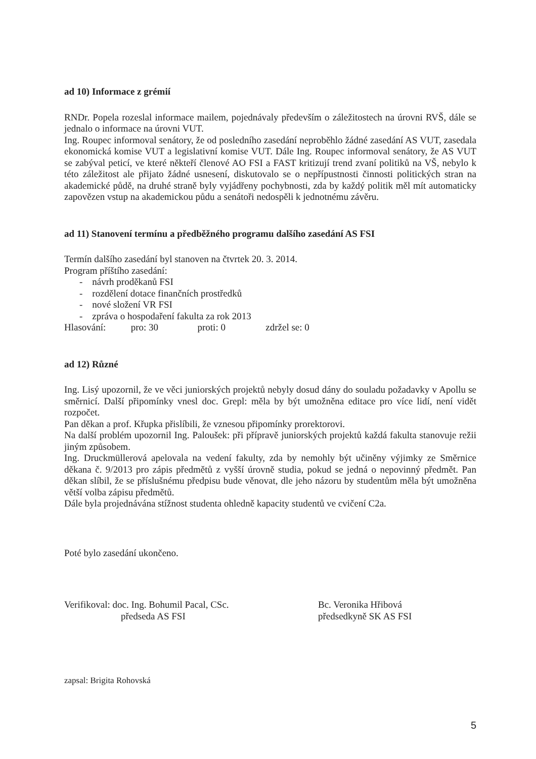ad 10) Informace z grémií
RNDr. Popela rozeslal informace mailem, pojednávaly především o záležitostech na úrovni RVŠ, dále se jednalo o informace na úrovni VUT.
Ing. Roupec informoval senátory, že od posledního zasedání neproběhlo žádné zasedání AS VUT, zasedala ekonomická komise VUT a legislativní komise VUT. Dále Ing. Roupec informoval senátory, že AS VUT se zabýval peticí, ve které někteří členové AO FSI a FAST kritizují trend zvaní politiků na VŠ, nebylo k této záležitost ale přijato žádné usnesení, diskutovalo se o nepřípustnosti činnosti politických stran na akademické půdě, na druhé straně byly vyjádřeny pochybnosti, zda by každý politik měl mít automaticky zapovězen vstup na akademickou půdu a senátoři nedospěli k jednotnému závěru.
ad 11) Stanovení termínu a předběžného programu dalšího zasedání AS FSI
Termín dalšího zasedání byl stanoven na čtvrtek 20. 3. 2014.
Program příštího zasedání:
- návrh proděkanů FSI
- rozdělení dotace finančních prostředků
- nové složení VR FSI
- zpráva o hospodaření fakulta za rok 2013
Hlasování: pro: 30 proti: 0 zdržel se: 0
ad 12) Různé
Ing. Lisý upozornil, že ve věci juniorských projektů nebyly dosud dány do souladu požadavky v Apollu se směrnicí. Další připomínky vnesl doc. Grepl: měla by být umožněna editace pro více lidí, není vidět rozpočet.
Pan děkan a prof. Křupka přislíbili, že vznesou připomínky prorektorovi.
Na další problém upozornil Ing. Paloušek: při přípravě juniorských projektů každá fakulta stanovuje režii jiným způsobem.
Ing. Druckmüllerová apelovala na vedení fakulty, zda by nemohly být učiněny výjimky ze Směrnice děkana č. 9/2013 pro zápis předmětů z vyšší úrovně studia, pokud se jedná o nepovinný předmět. Pan děkan slíbil, že se příslušnému předpisu bude věnovat, dle jeho názoru by studentům měla být umožněna větší volba zápisu předmětů.
Dále byla projednávána stížnost studenta ohledně kapacity studentů ve cvičení C2a.
Poté bylo zasedání ukončeno.
Verifikoval: doc. Ing. Bohumil Pacal, CSc.
předseda AS FSI
Bc. Veronika Hřibová
předsedkyně SK AS FSI
zapsal: Brigita Rohovská
5